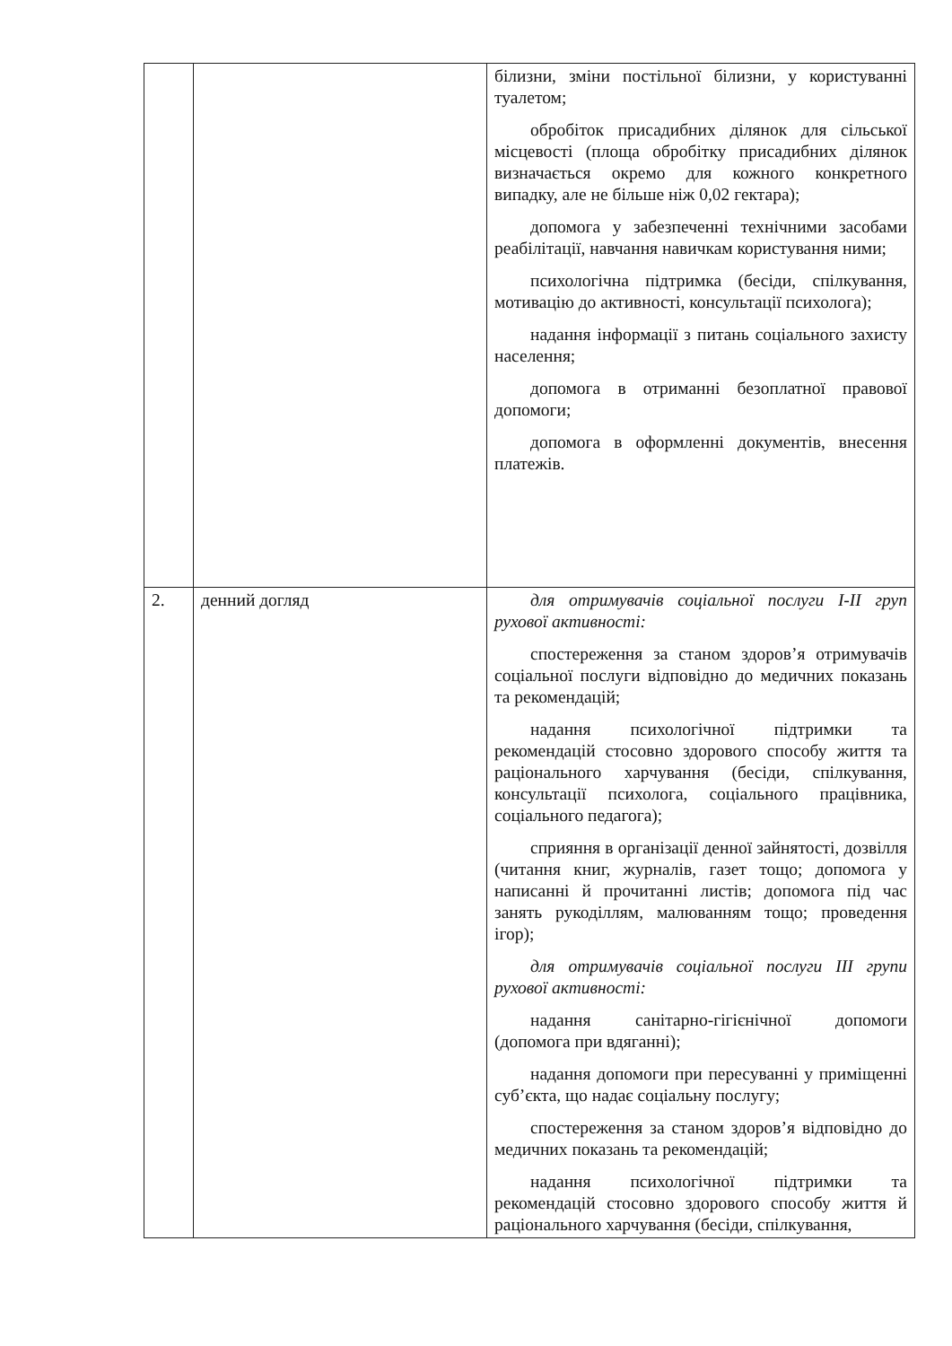| | | білизни, зміни постільної білизни, у користуванні туалетом; обробіток присадибних ділянок для сільської місцевості (площа обробітку присадибних ділянок визначається окремо для кожного конкретного випадку, але не більше ніж 0,02 гектара); допомога у забезпеченні технічними засобами реабілітації, навчання навичкам користування ними; психологічна підтримка (бесіди, спілкування, мотивацію до активності, консультації психолога); надання інформації з питань соціального захисту населення; допомога в отриманні безоплатної правової допомоги; допомога в оформленні документів, внесення платежів. |
| 2. | денний догляд | для отримувачів соціальної послуги I-II груп рухової активності: спостереження за станом здоров’я отримувачів соціальної послуги відповідно до медичних показань та рекомендацій; надання психологічної підтримки та рекомендацій стосовно здорового способу життя та раціонального харчування (бесіди, спілкування, консультації психолога, соціального працівника, соціального педагога); сприяння в організації денної зайнятості, дозвілля (читання книг, журналів, газет тощо; допомога у написанні й прочитанні листів; допомога під час занять рукоділлям, малюванням тощо; проведення ігор); для отримувачів соціальної послуги III групи рухової активності: надання санітарно-гігієнічної допомоги (допомога при вдяганні); надання допомоги при пересуванні у приміщенні суб’єкта, що надає соціальну послугу; спостереження за станом здоров’я відповідно до медичних показань та рекомендацій; надання психологічної підтримки та рекомендацій стосовно здорового способу життя й раціонального харчування (бесіди, спілкування, |